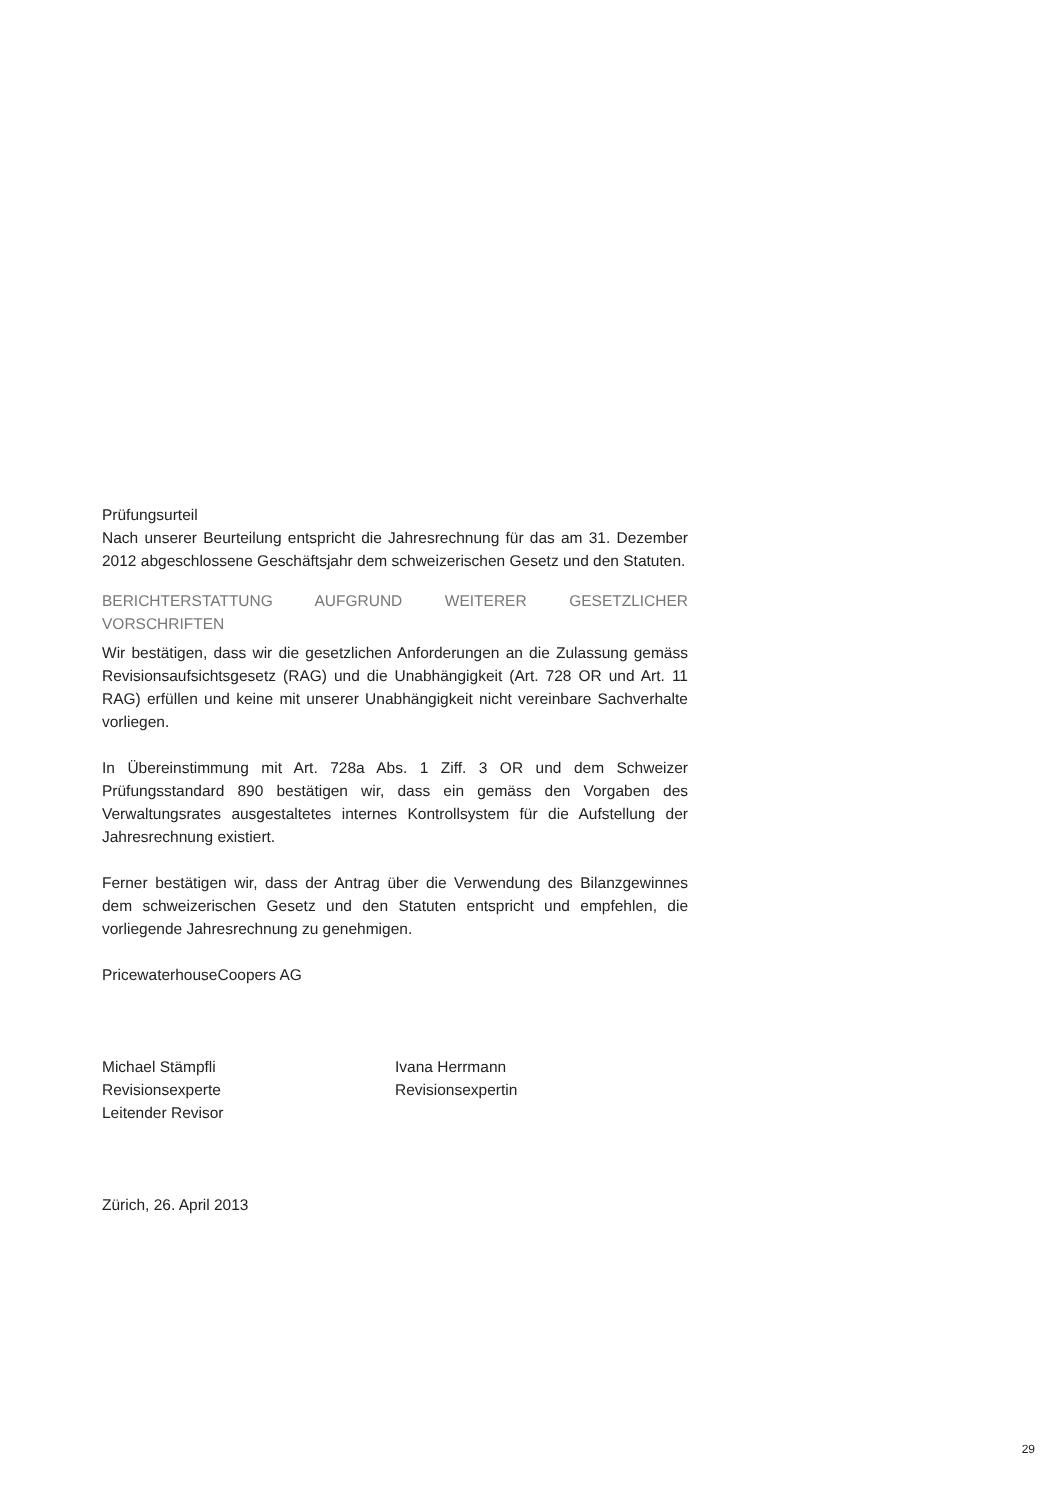Prüfungsurteil
Nach unserer Beurteilung entspricht die Jahresrechnung für das am 31. Dezember 2012 abgeschlossene Geschäftsjahr dem schweizerischen Gesetz und den Statuten.
BERICHTERSTATTUNG AUFGRUND WEITERER GESETZLICHER VORSCHRIFTEN
Wir bestätigen, dass wir die gesetzlichen Anforderungen an die Zulassung gemäss Revisionsaufsichtsgesetz (RAG) und die Unabhängigkeit (Art. 728 OR und Art. 11 RAG) erfüllen und keine mit unserer Unabhängigkeit nicht vereinbare Sachverhalte vorliegen.
In Übereinstimmung mit Art. 728a Abs. 1 Ziff. 3 OR und dem Schweizer Prüfungsstandard 890 bestätigen wir, dass ein gemäss den Vorgaben des Verwaltungsrates ausgestaltetes internes Kontrollsystem für die Aufstellung der Jahresrechnung existiert.
Ferner bestätigen wir, dass der Antrag über die Verwendung des Bilanzgewinnes dem schweizerischen Gesetz und den Statuten entspricht und empfehlen, die vorliegende Jahresrechnung zu genehmigen.
PricewaterhouseCoopers AG
Michael Stämpfli
Revisionsexperte
Leitender Revisor
Ivana Herrmann
Revisionsexpertin
Zürich, 26. April 2013
29